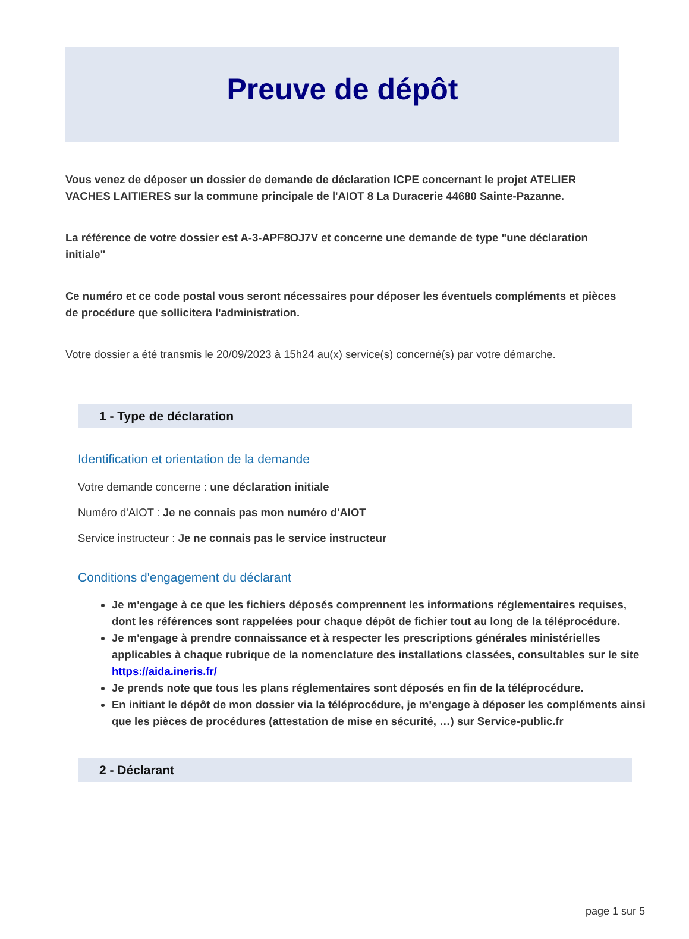Preuve de dépôt
Vous venez de déposer un dossier de demande de déclaration ICPE concernant le projet ATELIER VACHES LAITIERES sur la commune principale de l'AIOT 8 La Duracerie 44680 Sainte-Pazanne.
La référence de votre dossier est A-3-APF8OJ7V et concerne une demande de type "une déclaration initiale"
Ce numéro et ce code postal vous seront nécessaires pour déposer les éventuels compléments et pièces de procédure que sollicitera l'administration.
Votre dossier a été transmis le 20/09/2023 à 15h24 au(x) service(s) concerné(s) par votre démarche.
1 - Type de déclaration
Identification et orientation de la demande
Votre demande concerne : une déclaration initiale
Numéro d'AIOT : Je ne connais pas mon numéro d'AIOT
Service instructeur : Je ne connais pas le service instructeur
Conditions d'engagement du déclarant
Je m'engage à ce que les fichiers déposés comprennent les informations réglementaires requises, dont les références sont rappelées pour chaque dépôt de fichier tout au long de la téléprocédure.
Je m'engage à prendre connaissance et à respecter les prescriptions générales ministérielles applicables à chaque rubrique de la nomenclature des installations classées, consultables sur le site https://aida.ineris.fr/
Je prends note que tous les plans réglementaires sont déposés en fin de la téléprocédure.
En initiant le dépôt de mon dossier via la téléprocédure, je m'engage à déposer les compléments ainsi que les pièces de procédures (attestation de mise en sécurité, …) sur Service-public.fr
2 - Déclarant
page 1 sur 5